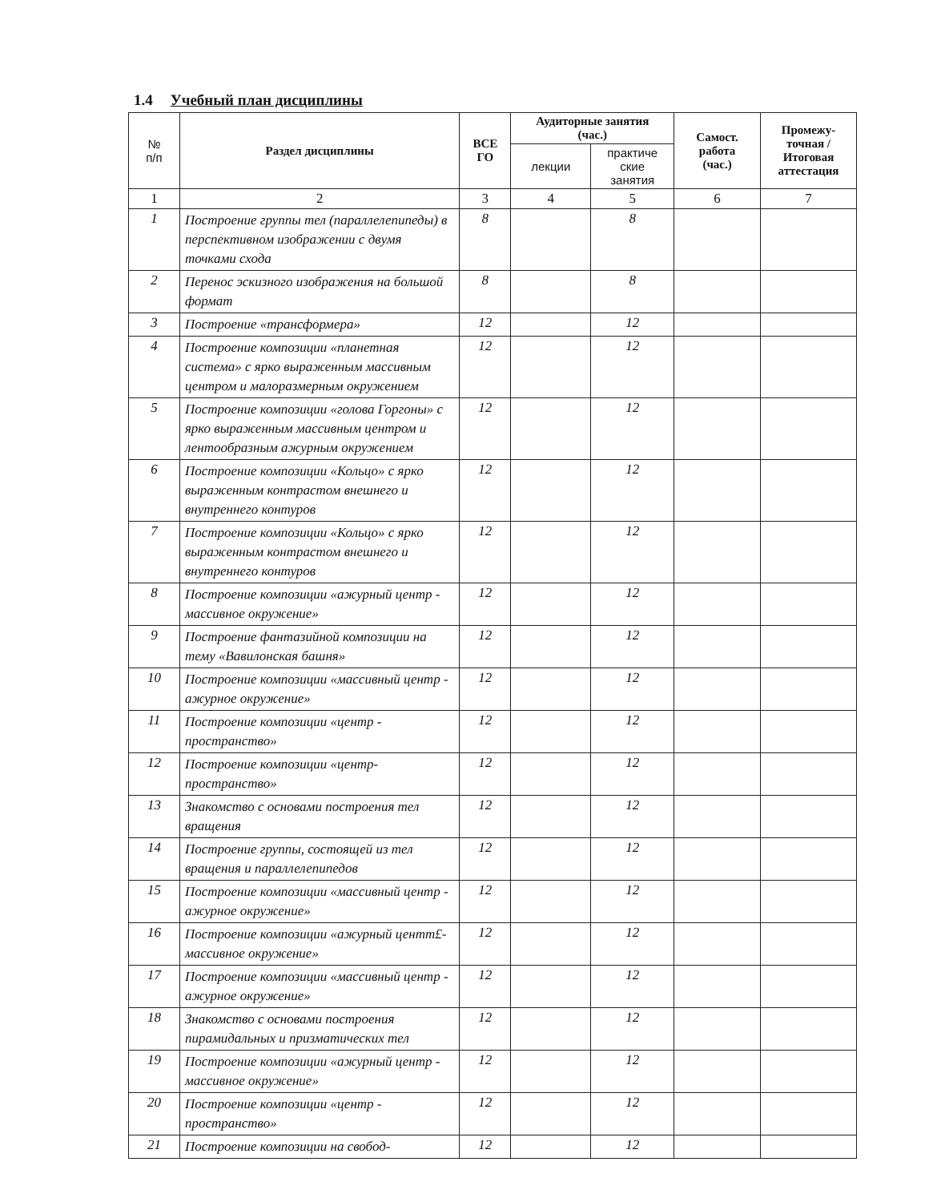1.4 Учебный план дисциплины
| № п/п | Раздел дисциплины | ВСЕ ГО | Аудиторные занятия (час.) | | Самост. работа (час.) | Промежу- точная / Итоговая аттестация |
| --- | --- | --- | --- | --- | --- | --- |
| | | | лекции | практиче ские занятия | | |
| 1 | 2 | 3 | 4 | 5 | 6 | 7 |
| 1 | Построение группы тел (параллелепипеды) в перспективном изображении с двумя точками схода | 8 | | 8 | | |
| 2 | Перенос эскизного изображения на большой формат | 8 | | 8 | | |
| 3 | Построение «трансформера» | 12 | | 12 | | |
| 4 | Построение композиции «планетная система» с ярко выраженным массивным центром и малоразмерным окружением | 12 | | 12 | | |
| 5 | Построение композиции «голова Горгоны» с ярко выраженным массивным центром и лентообразным ажурным окружением | 12 | | 12 | | |
| 6 | Построение композиции «Кольцо» с ярко выраженным контрастом внешнего и внутреннего контуров | 12 | | 12 | | |
| 7 | Построение композиции «Кольцо» с ярко выраженным контрастом внешнего и внутреннего контуров | 12 | | 12 | | |
| 8 | Построение композиции «ажурный центр - массивное окружение» | 12 | | 12 | | |
| 9 | Построение фантазийной композиции на тему «Вавилонская башня» | 12 | | 12 | | |
| 10 | Построение композиции «массивный центр - ажурное окружение» | 12 | | 12 | | |
| 11 | Построение композиции «центр - пространство» | 12 | | 12 | | |
| 12 | Построение композиции «центр-пространство» | 12 | | 12 | | |
| 13 | Знакомство с основами построения тел вращения | 12 | | 12 | | |
| 14 | Построение группы, состоящей из тел вращения и параллелепипедов | 12 | | 12 | | |
| 15 | Построение композиции «массивный центр - ажурное окружение» | 12 | | 12 | | |
| 16 | Построение композиции «ажурный центт£- массивное окружение» | 12 | | 12 | | |
| 17 | Построение композиции «массивный центр - ажурное окружение» | 12 | | 12 | | |
| 18 | Знакомство с основами построения пирамидальных и призматических тел | 12 | | 12 | | |
| 19 | Построение композиции «ажурный центр - массивное окружение» | 12 | | 12 | | |
| 20 | Построение композиции «центр - пространство» | 12 | | 12 | | |
| 21 | Построение композиции на свобод- | 12 | | 12 | | |